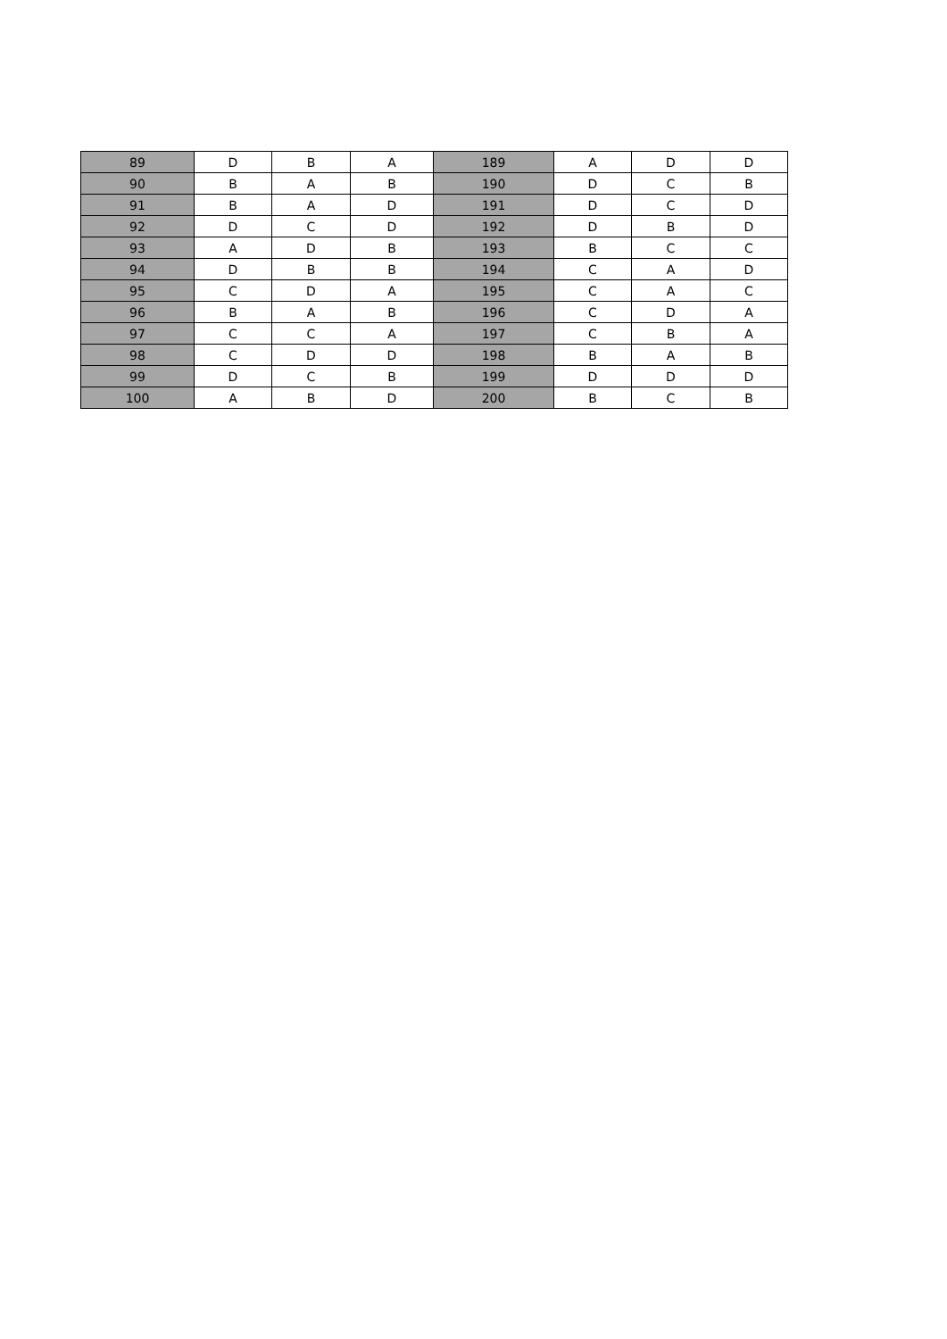| 89 | D | B | A | 189 | A | D | D |
| 90 | B | A | B | 190 | D | C | B |
| 91 | B | A | D | 191 | D | C | D |
| 92 | D | C | D | 192 | D | B | D |
| 93 | A | D | B | 193 | B | C | C |
| 94 | D | B | B | 194 | C | A | D |
| 95 | C | D | A | 195 | C | A | C |
| 96 | B | A | B | 196 | C | D | A |
| 97 | C | C | A | 197 | C | B | A |
| 98 | C | D | D | 198 | B | A | B |
| 99 | D | C | B | 199 | D | D | D |
| 100 | A | B | D | 200 | B | C | B |